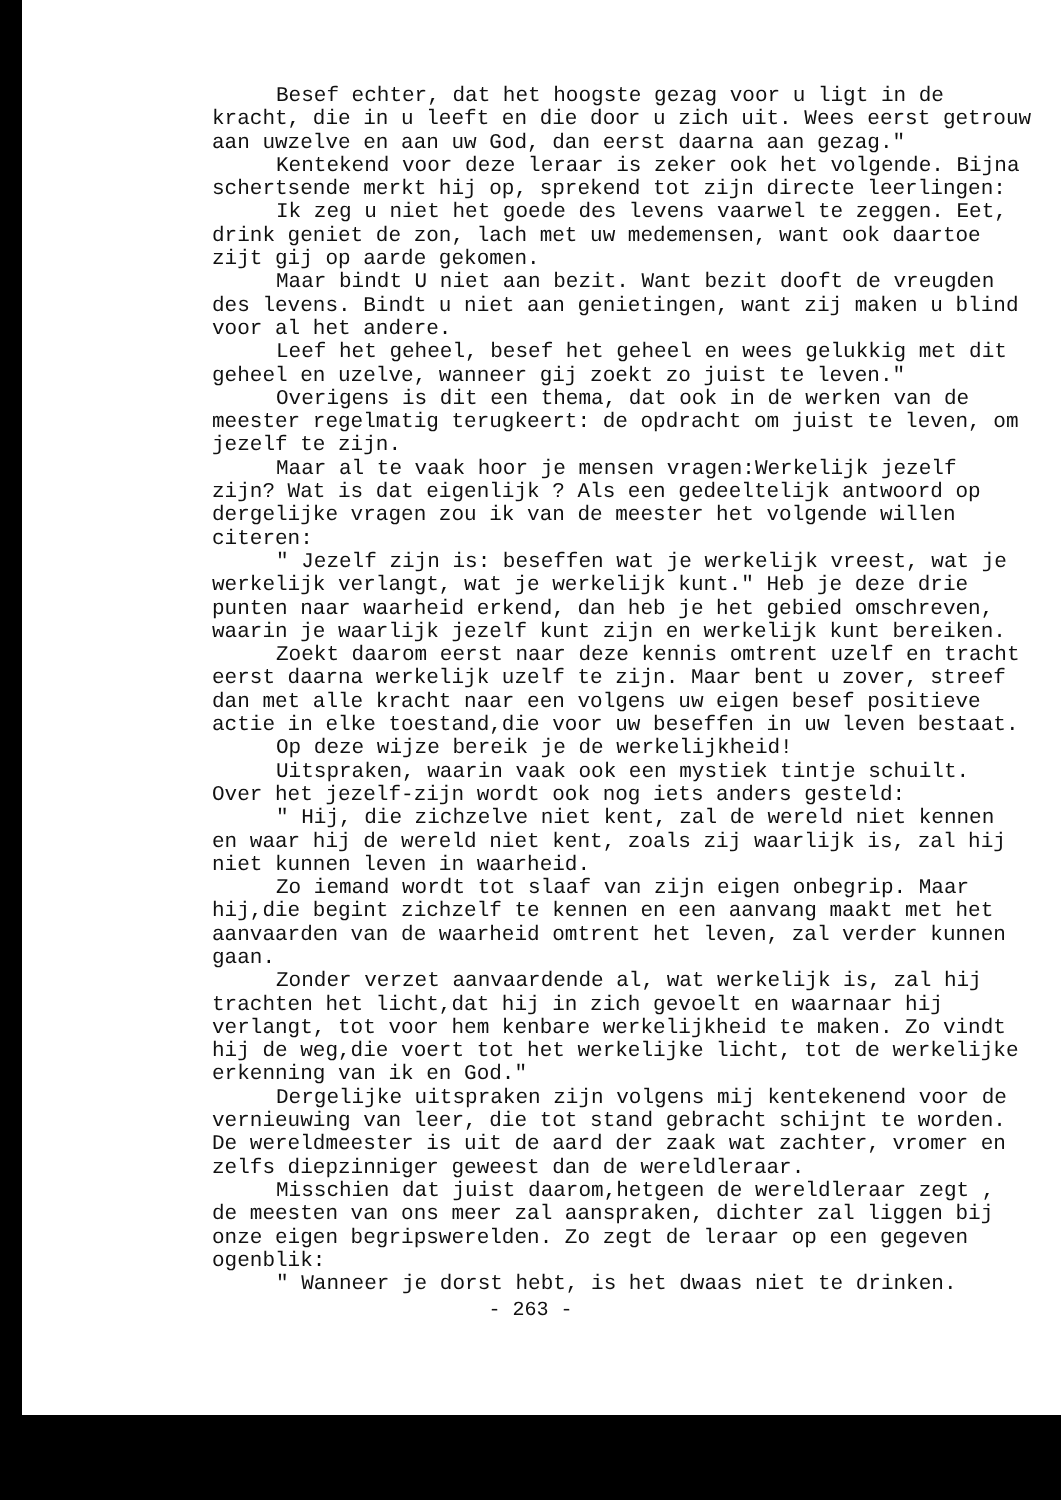Besef echter, dat het hoogste gezag voor u ligt in de kracht, die in u leeft en die door u zich uit. Wees eerst getrouw aan uwzelve en aan uw God, dan eerst daarna aan gezag."
Kentekend voor deze leraar is zeker ook het volgende. Bijna schertsende merkt hij op, sprekend tot zijn directe leerlingen:
Ik zeg u niet het goede des levens vaarwel te zeggen. Eet, drink geniet de zon, lach met uw medemensen, want ook daartoe zijt gij op aarde gekomen.
Maar bindt U niet aan bezit. Want bezit dooft de vreugden des levens. Bindt u niet aan genietingen, want zij maken u blind voor al het andere.
Leef het geheel, besef het geheel en wees gelukkig met dit geheel en uzelve, wanneer gij zoekt zo juist te leven."
Overigens is dit een thema, dat ook in de werken van de meester regelmatig terugkeert: de opdracht om juist te leven, om jezelf te zijn.
Maar al te vaak hoor je mensen vragen:Werkelijk jezelf zijn? Wat is dat eigenlijk ? Als een gedeeltelijk antwoord op dergelijke vragen zou ik van de meester het volgende willen citeren:
" Jezelf zijn is: beseffen wat je werkelijk vreest, wat je werkelijk verlangt, wat je werkelijk kunt." Heb je deze drie punten naar waarheid erkend, dan heb je het gebied omschreven, waarin je waarlijk jezelf kunt zijn en werkelijk kunt bereiken.
Zoekt daarom eerst naar deze kennis omtrent uzelf en tracht eerst daarna werkelijk uzelf te zijn. Maar bent u zover, streef dan met alle kracht naar een volgens uw eigen besef positieve actie in elke toestand,die voor uw beseffen in uw leven bestaat.
Op deze wijze bereik je de werkelijkheid!
Uitspraken, waarin vaak ook een mystiek tintje schuilt. Over het jezelf-zijn wordt ook nog iets anders gesteld:
" Hij, die zichzelve niet kent, zal de wereld niet kennen en waar hij de wereld niet kent, zoals zij waarlijk is, zal hij niet kunnen leven in waarheid.
Zo iemand wordt tot slaaf van zijn eigen onbegrip. Maar hij,die begint zichzelf te kennen en een aanvang maakt met het aanvaarden van de waarheid omtrent het leven, zal verder kunnen gaan.
Zonder verzet aanvaardende al, wat werkelijk is, zal hij trachten het licht,dat hij in zich gevoelt en waarnaar hij verlangt, tot voor hem kenbare werkelijkheid te maken. Zo vindt hij de weg,die voert tot het werkelijke licht, tot de werkelijke erkenning van ik en God."
Dergelijke uitspraken zijn volgens mij kentekenend voor de vernieuwing van leer, die tot stand gebracht schijnt te worden. De wereldmeester is uit de aard der zaak wat zachter, vromer en zelfs diepzinniger geweest dan de wereldleraar.
Misschien dat juist daarom,hetgeen de wereldleraar zegt , de meesten van ons meer zal aanspraken, dichter zal liggen bij onze eigen begripswerelden. Zo zegt de leraar op een gegeven ogenblik:
" Wanneer je dorst hebt, is het dwaas niet te drinken.
- 263 -